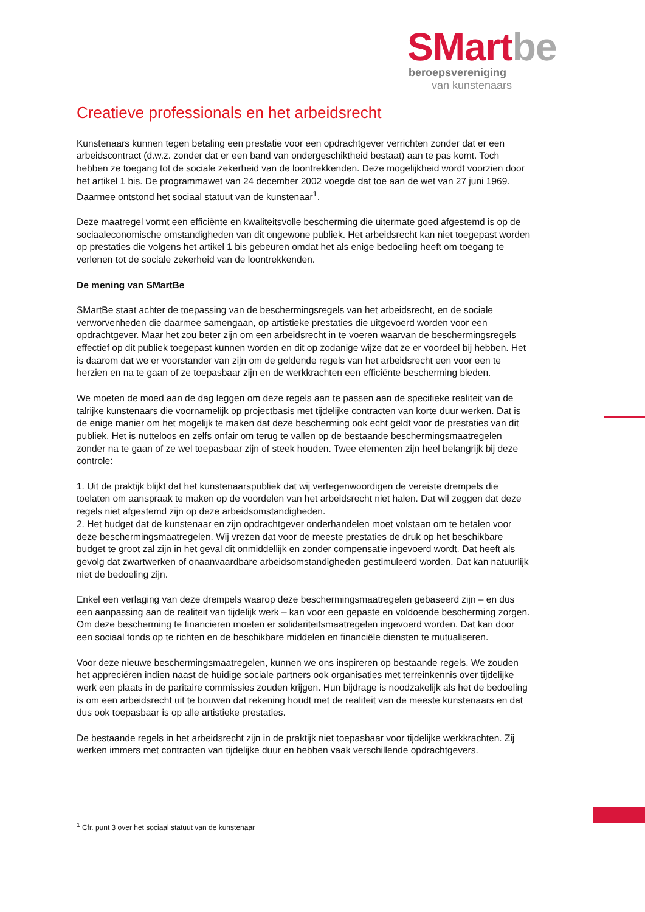SMart be
beroepsvereniging
van kunstenaars
Creatieve professionals en het arbeidsrecht
Kunstenaars kunnen tegen betaling een prestatie voor een opdrachtgever verrichten zonder dat er een arbeidscontract (d.w.z. zonder dat er een band van ondergeschiktheid bestaat) aan te pas komt. Toch hebben ze toegang tot de sociale zekerheid van de loontrekkenden. Deze mogelijkheid wordt voorzien door het artikel 1 bis. De programmawet van 24 december 2002 voegde dat toe aan de wet van 27 juni 1969. Daarmee ontstond het sociaal statuut van de kunstenaar<sup>1</sup>.
Deze maatregel vormt een efficiënte en kwaliteitsvolle bescherming die uitermate goed afgestemd is op de sociaaleconomische omstandigheden van dit ongewone publiek. Het arbeidsrecht kan niet toegepast worden op prestaties die volgens het artikel 1 bis gebeuren omdat het als enige bedoeling heeft om toegang te verlenen tot de sociale zekerheid van de loontrekkenden.
De mening van SMartBe
SMartBe staat achter de toepassing van de beschermingsregels van het arbeidsrecht, en de sociale verworvenheden die daarmee samengaan, op artistieke prestaties die uitgevoerd worden voor een opdrachtgever. Maar het zou beter zijn om een arbeidsrecht in te voeren waarvan de beschermingsregels effectief op dit publiek toegepast kunnen worden en dit op zodanige wijze dat ze er voordeel bij hebben. Het is daarom dat we er voorstander van zijn om de geldende regels van het arbeidsrecht een voor een te herzien en na te gaan of ze toepasbaar zijn en de werkkrachten een efficiënte bescherming bieden.
We moeten de moed aan de dag leggen om deze regels aan te passen aan de specifieke realiteit van de talrijke kunstenaars die voornamelijk op projectbasis met tijdelijke contracten van korte duur werken. Dat is de enige manier om het mogelijk te maken dat deze bescherming ook echt geldt voor de prestaties van dit publiek. Het is nutteloos en zelfs onfair om terug te vallen op de bestaande beschermingsmaatregelen zonder na te gaan of ze wel toepasbaar zijn of steek houden. Twee elementen zijn heel belangrijk bij deze controle:
1. Uit de praktijk blijkt dat het kunstenaarspubliek dat wij vertegenwoordigen de vereiste drempels die toelaten om aanspraak te maken op de voordelen van het arbeidsrecht niet halen. Dat wil zeggen dat deze regels niet afgestemd zijn op deze arbeidsomstandigheden.
2. Het budget dat de kunstenaar en zijn opdrachtgever onderhandelen moet volstaan om te betalen voor deze beschermingsmaatregelen. Wij vrezen dat voor de meeste prestaties de druk op het beschikbare budget te groot zal zijn in het geval dit onmiddellijk en zonder compensatie ingevoerd wordt. Dat heeft als gevolg dat zwartwerken of onaanvaardbare arbeidsomstandigheden gestimuleerd worden. Dat kan natuurlijk niet de bedoeling zijn.
Enkel een verlaging van deze drempels waarop deze beschermingsmaatregelen gebaseerd zijn – en dus een aanpassing aan de realiteit van tijdelijk werk – kan voor een gepaste en voldoende bescherming zorgen. Om deze bescherming te financieren moeten er solidariteitsmaatregelen ingevoerd worden. Dat kan door een sociaal fonds op te richten en de beschikbare middelen en financiële diensten te mutualiseren.
Voor deze nieuwe beschermingsmaatregelen, kunnen we ons inspireren op bestaande regels. We zouden het appreciëren indien naast de huidige sociale partners ook organisaties met terreinkennis over tijdelijke werk een plaats in de paritaire commissies zouden krijgen. Hun bijdrage is noodzakelijk als het de bedoeling is om een arbeidsrecht uit te bouwen dat rekening houdt met de realiteit van de meeste kunstenaars en dat dus ook toepasbaar is op alle artistieke prestaties.
De bestaande regels in het arbeidsrecht zijn in de praktijk niet toepasbaar voor tijdelijke werkkrachten. Zij werken immers met contracten van tijdelijke duur en hebben vaak verschillende opdrachtgevers.
<sup>1</sup> Cfr. punt 3 over het sociaal statuut van de kunstenaar